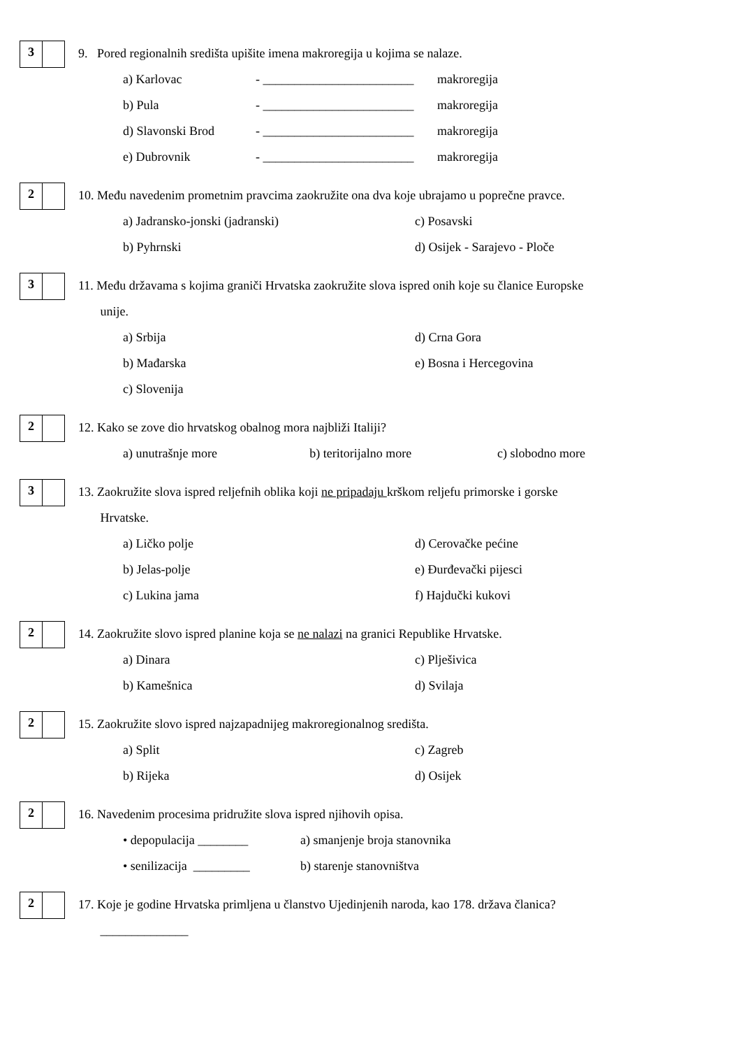3
9. Pored regionalnih središta upišite imena makroregija u kojima se nalaze.
a) Karlovac - ________________________
makroregija
b) Pula - ________________________
makroregija
d) Slavonski Brod - ________________________
makroregija
e) Dubrovnik - ________________________
makroregija
2
10. Među navedenim prometnim pravcima zaokružite ona dva koje ubrajamo u poprečne pravce.
a) Jadransko-jonski (jadranski) c) Posavski
b) Pyhrnski d) Osijek - Sarajevo - Ploče
3
11. Među državama s kojima graniči Hrvatska zaokružite slova ispred onih koje su članice Europske
unije.
a) Srbija d) Crna Gora
b) Mađarska e) Bosna i Hercegovina
c) Slovenija
2
12. Kako se zove dio hrvatskog obalnog mora najbliži Italiji?
a) unutrašnje more b) teritorijalno more c) slobodno more
3
13. Zaokružite slova ispred reljefnih oblika koji ne pripadaju krškom reljefu primorske i gorske
Hrvatske.
a) Ličko polje d) Cerovačke pećine
b) Jelas-polje e) Đurđevački pijesci
c) Lukina jama f) Hajdučki kukovi
2
14. Zaokružite slovo ispred planine koja se ne nalazi na granici Republike Hrvatske.
a) Dinara c) Plješivica
b) Kamešnica d) Svilaja
2
15. Zaokružite slovo ispred najzapadnijeg makroregionalnog središta.
a) Split c) Zagreb
b) Rijeka d) Osijek
2
16. Navedenim procesima pridružite slova ispred njihovih opisa.
• depopulacija ________ a) smanjenje broja stanovnika
• senilizacija _________
b) starenje stanovništva
2
17. Koje je godine Hrvatska primljena u članstvo Ujedinjenih naroda, kao 178. država članica?
______________